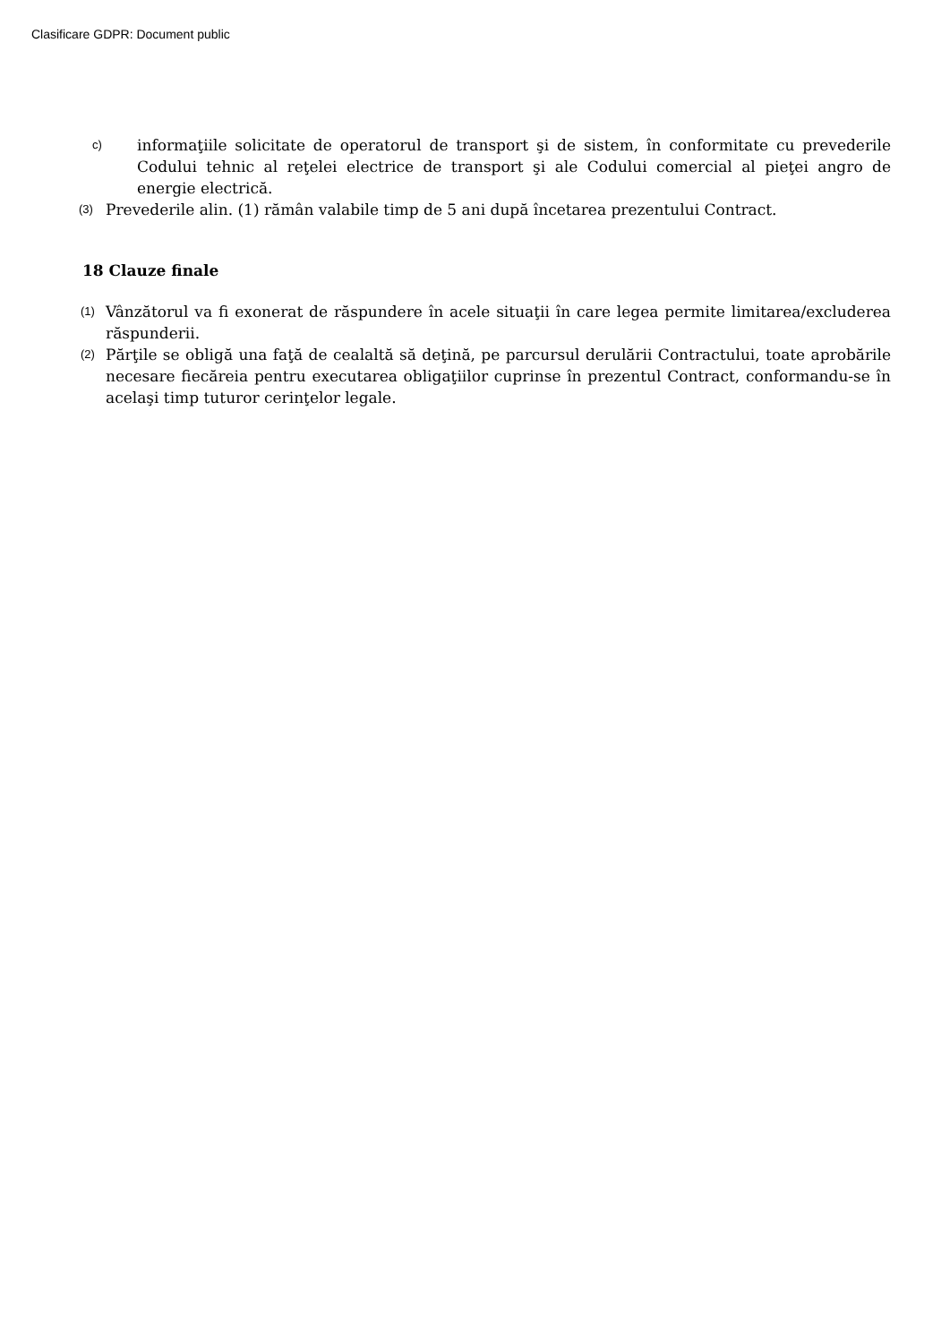Clasificare GDPR: Document public
c) informaţiile solicitate de operatorul de transport şi de sistem, în conformitate cu prevederile Codului tehnic al reţelei electrice de transport şi ale Codului comercial al pieţei angro de energie electrică.
(3) Prevederile alin. (1) rămân valabile timp de 5 ani după încetarea prezentului Contract.
18 Clauze finale
(1) Vânzătorul va fi exonerat de răspundere în acele situaţii în care legea permite limitarea/excluderea răspunderii.
(2) Părţile se obligă una faţă de cealaltă să deţină, pe parcursul derulării Contractului, toate aprobările necesare fiecăreia pentru executarea obligaţiilor cuprinse în prezentul Contract, conformandu-se în acelaşi timp tuturor cerinţelor legale.